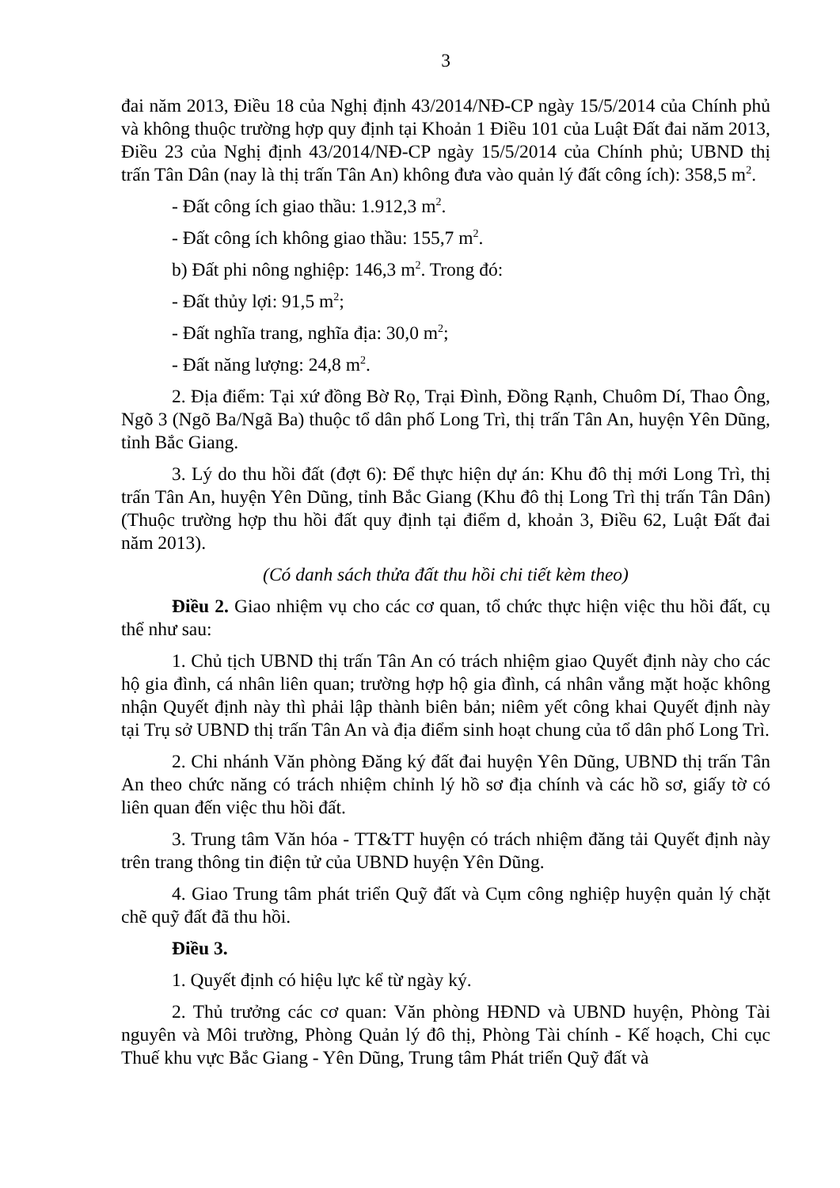3
đai năm 2013, Điều 18 của Nghị định 43/2014/NĐ-CP ngày 15/5/2014 của Chính phủ và không thuộc trường hợp quy định tại Khoản 1 Điều 101 của Luật Đất đai năm 2013, Điều 23 của Nghị định 43/2014/NĐ-CP ngày 15/5/2014 của Chính phủ; UBND thị trấn Tân Dân (nay là thị trấn Tân An) không đưa vào quản lý đất công ích): 358,5 m<sup>2</sup>.
- Đất công ích giao thầu: 1.912,3 m<sup>2</sup>.
- Đất công ích không giao thầu: 155,7 m<sup>2</sup>.
b) Đất phi nông nghiệp: 146,3 m<sup>2</sup>. Trong đó:
- Đất thủy lợi: 91,5 m<sup>2</sup>;
- Đất nghĩa trang, nghĩa địa: 30,0 m<sup>2</sup>;
- Đất năng lượng: 24,8 m<sup>2</sup>.
2. Địa điểm: Tại xứ đồng Bờ Rọ, Trại Đình, Đồng Rạnh, Chuôm Dí, Thao Ông, Ngõ 3 (Ngõ Ba/Ngã Ba) thuộc tổ dân phố Long Trì, thị trấn Tân An, huyện Yên Dũng, tỉnh Bắc Giang.
3. Lý do thu hồi đất (đợt 6): Để thực hiện dự án: Khu đô thị mới Long Trì, thị trấn Tân An, huyện Yên Dũng, tỉnh Bắc Giang (Khu đô thị Long Trì thị trấn Tân Dân) (Thuộc trường hợp thu hồi đất quy định tại điểm d, khoản 3, Điều 62, Luật Đất đai năm 2013).
(Có danh sách thửa đất thu hồi chi tiết kèm theo)
Điều 2. Giao nhiệm vụ cho các cơ quan, tổ chức thực hiện việc thu hồi đất, cụ thể như sau:
1. Chủ tịch UBND thị trấn Tân An có trách nhiệm giao Quyết định này cho các hộ gia đình, cá nhân liên quan; trường hợp hộ gia đình, cá nhân vắng mặt hoặc không nhận Quyết định này thì phải lập thành biên bản; niêm yết công khai Quyết định này tại Trụ sở UBND thị trấn Tân An và địa điểm sinh hoạt chung của tổ dân phố Long Trì.
2. Chi nhánh Văn phòng Đăng ký đất đai huyện Yên Dũng, UBND thị trấn Tân An theo chức năng có trách nhiệm chỉnh lý hồ sơ địa chính và các hồ sơ, giấy tờ có liên quan đến việc thu hồi đất.
3. Trung tâm Văn hóa - TT&TT huyện có trách nhiệm đăng tải Quyết định này trên trang thông tin điện tử của UBND huyện Yên Dũng.
4. Giao Trung tâm phát triển Quỹ đất và Cụm công nghiệp huyện quản lý chặt chẽ quỹ đất đã thu hồi.
Điều 3.
1. Quyết định có hiệu lực kể từ ngày ký.
2. Thủ trưởng các cơ quan: Văn phòng HĐND và UBND huyện, Phòng Tài nguyên và Môi trường, Phòng Quản lý đô thị, Phòng Tài chính - Kế hoạch, Chi cục Thuế khu vực Bắc Giang - Yên Dũng, Trung tâm Phát triển Quỹ đất và